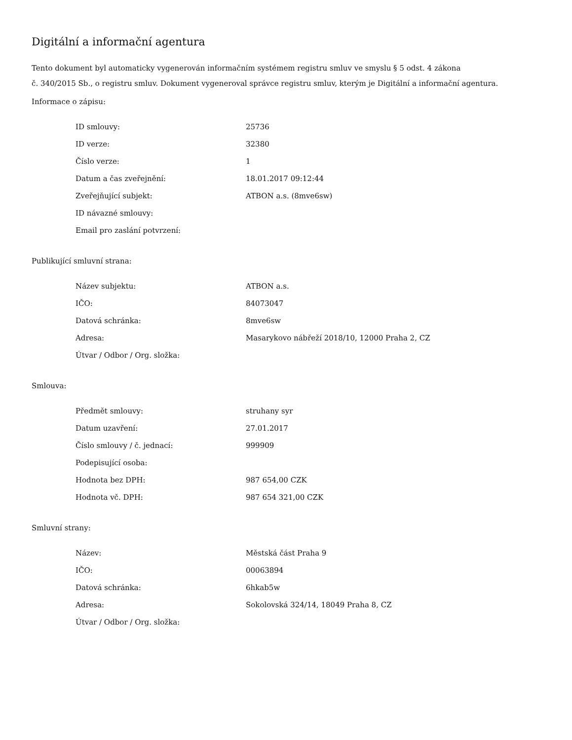Digitální a informační agentura
Tento dokument byl automaticky vygenerován informačním systémem registru smluv ve smyslu § 5 odst. 4 zákona
č. 340/2015 Sb., o registru smluv. Dokument vygeneroval správce registru smluv, kterým je Digitální a informační agentura.
Informace o zápisu:
| ID smlouvy: | 25736 |
| ID verze: | 32380 |
| Číslo verze: | 1 |
| Datum a čas zveřejnění: | 18.01.2017 09:12:44 |
| Zveřejňující subjekt: | ATBON a.s. (8mve6sw) |
| ID návazné smlouvy: | |
| Email pro zaslání potvrzení: | |
Publikující smluvní strana:
| Název subjektu: | ATBON a.s. |
| IČO: | 84073047 |
| Datová schránka: | 8mve6sw |
| Adresa: | Masarykovo nábřeží 2018/10, 12000 Praha 2, CZ |
| Útvar / Odbor / Org. složka: | |
Smlouva:
| Předmět smlouvy: | struhany syr |
| Datum uzavření: | 27.01.2017 |
| Číslo smlouvy / č. jednací: | 999909 |
| Podepisující osoba: | |
| Hodnota bez DPH: | 987 654,00 CZK |
| Hodnota vč. DPH: | 987 654 321,00 CZK |
Smluvní strany:
| Název: | Městská část Praha 9 |
| IČO: | 00063894 |
| Datová schránka: | 6hkab5w |
| Adresa: | Sokolovská 324/14, 18049 Praha 8, CZ |
| Útvar / Odbor / Org. složka: | |